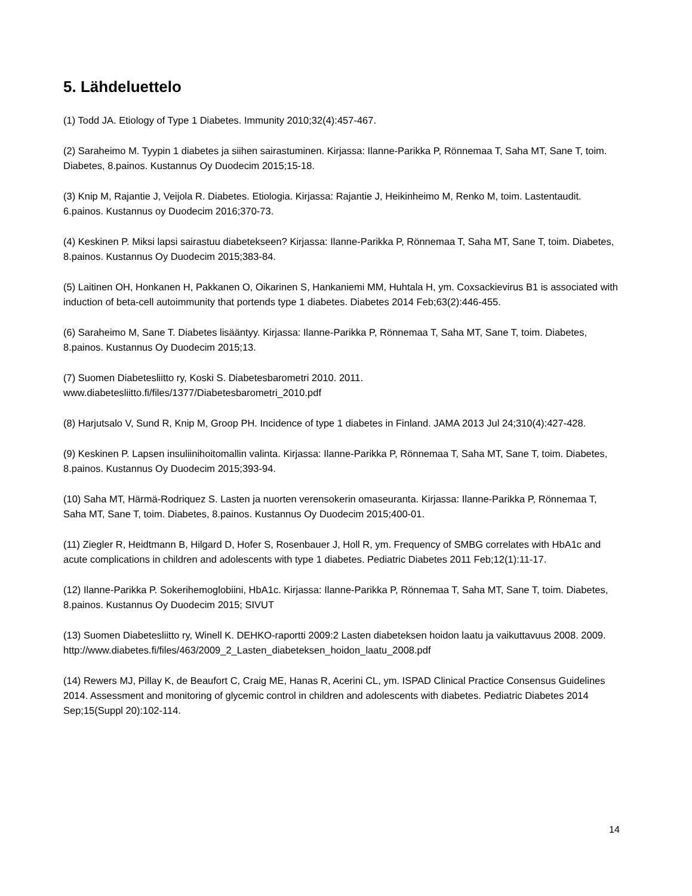5. Lähdeluettelo
(1) Todd JA. Etiology of Type 1 Diabetes. Immunity 2010;32(4):457-467.
(2) Saraheimo M. Tyypin 1 diabetes ja siihen sairastuminen. Kirjassa: Ilanne-Parikka P, Rönnemaa T, Saha MT, Sane T, toim. Diabetes, 8.painos. Kustannus Oy Duodecim 2015;15-18.
(3) Knip M, Rajantie J, Veijola R. Diabetes. Etiologia. Kirjassa: Rajantie J, Heikinheimo M, Renko M, toim. Lastentaudit. 6.painos. Kustannus oy Duodecim 2016;370-73.
(4) Keskinen P. Miksi lapsi sairastuu diabetekseen? Kirjassa: Ilanne-Parikka P, Rönnemaa T, Saha MT, Sane T, toim. Diabetes, 8.painos. Kustannus Oy Duodecim 2015;383-84.
(5) Laitinen OH, Honkanen H, Pakkanen O, Oikarinen S, Hankaniemi MM, Huhtala H, ym. Coxsackievirus B1 is associated with induction of beta-cell autoimmunity that portends type 1 diabetes. Diabetes 2014 Feb;63(2):446-455.
(6) Saraheimo M, Sane T. Diabetes lisääntyy. Kirjassa: Ilanne-Parikka P, Rönnemaa T, Saha MT, Sane T, toim. Diabetes, 8.painos. Kustannus Oy Duodecim 2015;13.
(7) Suomen Diabetesliitto ry, Koski S. Diabetesbarometri 2010. 2011.
www.diabetesliitto.fi/files/1377/Diabetesbarometri_2010.pdf
(8) Harjutsalo V, Sund R, Knip M, Groop PH. Incidence of type 1 diabetes in Finland. JAMA 2013 Jul 24;310(4):427-428.
(9) Keskinen P. Lapsen insuliinihoitomallin valinta. Kirjassa: Ilanne-Parikka P, Rönnemaa T, Saha MT, Sane T, toim. Diabetes, 8.painos. Kustannus Oy Duodecim 2015;393-94.
(10) Saha MT, Härmä-Rodriquez S. Lasten ja nuorten verensokerin omaseuranta. Kirjassa: Ilanne-Parikka P, Rönnemaa T, Saha MT, Sane T, toim. Diabetes, 8.painos. Kustannus Oy Duodecim 2015;400-01.
(11) Ziegler R, Heidtmann B, Hilgard D, Hofer S, Rosenbauer J, Holl R, ym. Frequency of SMBG correlates with HbA1c and acute complications in children and adolescents with type 1 diabetes. Pediatric Diabetes 2011 Feb;12(1):11-17.
(12) Ilanne-Parikka P. Sokerihemoglobiini, HbA1c. Kirjassa: Ilanne-Parikka P, Rönnemaa T, Saha MT, Sane T, toim. Diabetes, 8.painos. Kustannus Oy Duodecim 2015; SIVUT
(13) Suomen Diabetesliitto ry, Winell K. DEHKO-raportti 2009:2 Lasten diabeteksen hoidon laatu ja vaikuttavuus 2008. 2009.
http://www.diabetes.fi/files/463/2009_2_Lasten_diabeteksen_hoidon_laatu_2008.pdf
(14) Rewers MJ, Pillay K, de Beaufort C, Craig ME, Hanas R, Acerini CL, ym. ISPAD Clinical Practice Consensus Guidelines 2014. Assessment and monitoring of glycemic control in children and adolescents with diabetes. Pediatric Diabetes 2014 Sep;15(Suppl 20):102-114.
14